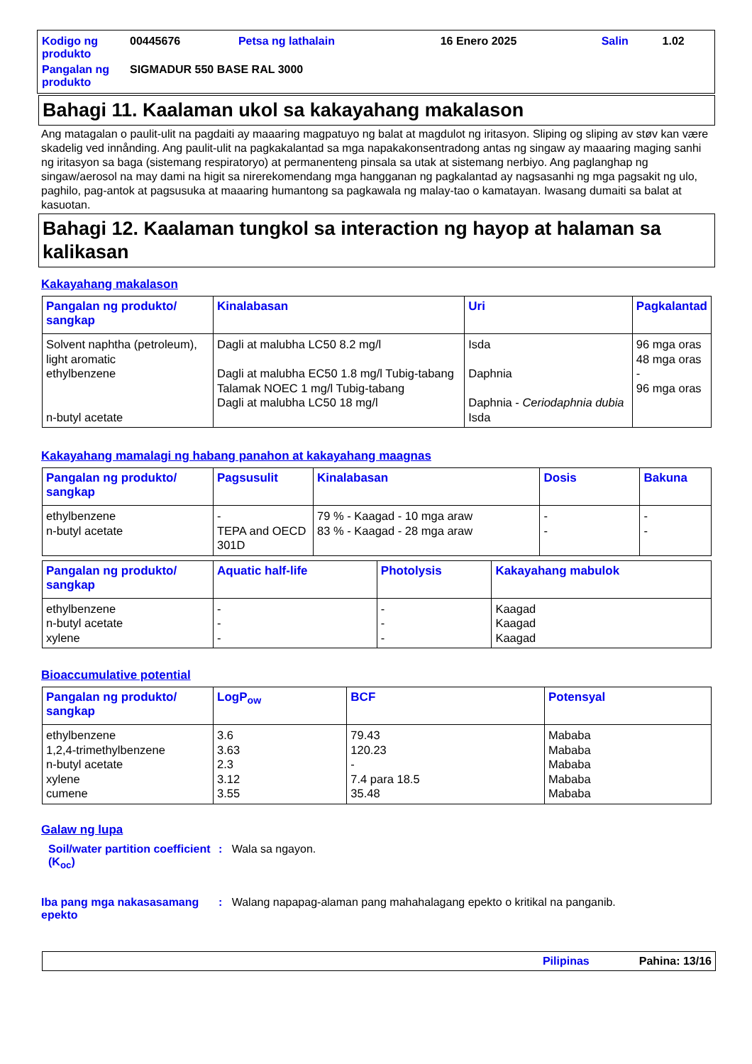| Kodigo ng produkto | 00445676 | Petsa ng lathalain | 16 Enero 2025 | Salin | 1.02 |
| Pangalan ng produkto | SIGMADUR 550 BASE RAL 3000 | | | | |
Bahagi 11. Kaalaman ukol sa kakayahang makalason
Ang matagalan o paulit-ulit na pagdaiti ay maaaring magpatuyo ng balat at magdulot ng iritasyon. Sliping og sliping av støv kan være skadelig ved innånding. Ang paulit-ulit na pagkakalantad sa mga napakakonsentradong antas ng singaw ay maaaring maging sanhi ng iritasyon sa baga (sistemang respiratoryo) at permanenteng pinsala sa utak at sistemang nerbiyo. Ang paglanghap ng singaw/aerosol na may dami na higit sa nirerekomendang mga hangganan ng pagkalantad ay nagsasanhi ng mga pagsakit ng ulo, paghilo, pag-antok at pagsusuka at maaaring humantong sa pagkawala ng malay-tao o kamatayan. Iwasang dumaiti sa balat at kasuotan.
Bahagi 12. Kaalaman tungkol sa interaction ng hayop at halaman sa kalikasan
Kakayahang makalason
| Pangalan ng produkto/ sangkap | Kinalabasan | Uri | Pagkalantad |
| --- | --- | --- | --- |
| Solvent naphtha (petroleum), light aromatic ethylbenzene n-butyl acetate | Dagli at malubha LC50 8.2 mg/l Dagli at malubha EC50 1.8 mg/l Tubig-tabang Talamak NOEC 1 mg/l Tubig-tabang Dagli at malubha LC50 18 mg/l | Isda Daphnia Daphnia - Ceriodaphnia dubia Isda | 96 mga oras 48 mga oras - 96 mga oras |
Kakayahang mamalagi ng habang panahon at kakayahang maagnas
| Pangalan ng produkto/ sangkap | Pagsusulit | Kinalabasan | Dosis | Bakuna |
| --- | --- | --- | --- | --- |
| ethylbenzene n-butyl acetate | - TEPA and OECD 301D | 79 % - Kaagad - 10 mga araw 83 % - Kaagad - 28 mga araw | - - | - - |
| Pangalan ng produkto/ sangkap | Aquatic half-life | Photolysis | Kakayahang mabulok |
| --- | --- | --- | --- |
| ethylbenzene n-butyl acetate xylene | - - - | - - - | Kaagad Kaagad Kaagad |
Bioaccumulative potential
| Pangalan ng produkto/ sangkap | LogP<sub>ow</sub> | BCF | Potensyal |
| --- | --- | --- | --- |
| ethylbenzene 1,2,4-trimethylbenzene n-butyl acetate xylene cumene | 3.6 3.63 2.3 3.12 3.55 | 79.43 120.23 - 7.4 para 18.5 35.48 | Mababa Mababa Mababa Mababa Mababa |
Galaw ng lupa
Soil/water partition coefficient (K<sub>oc</sub>)
: Wala sa ngayon.
Iba pang mga nakasasamang epekto
: Walang napapag-alaman pang mahahalagang epekto o kritikal na panganib.
Pilipinas Pahina: 13/16